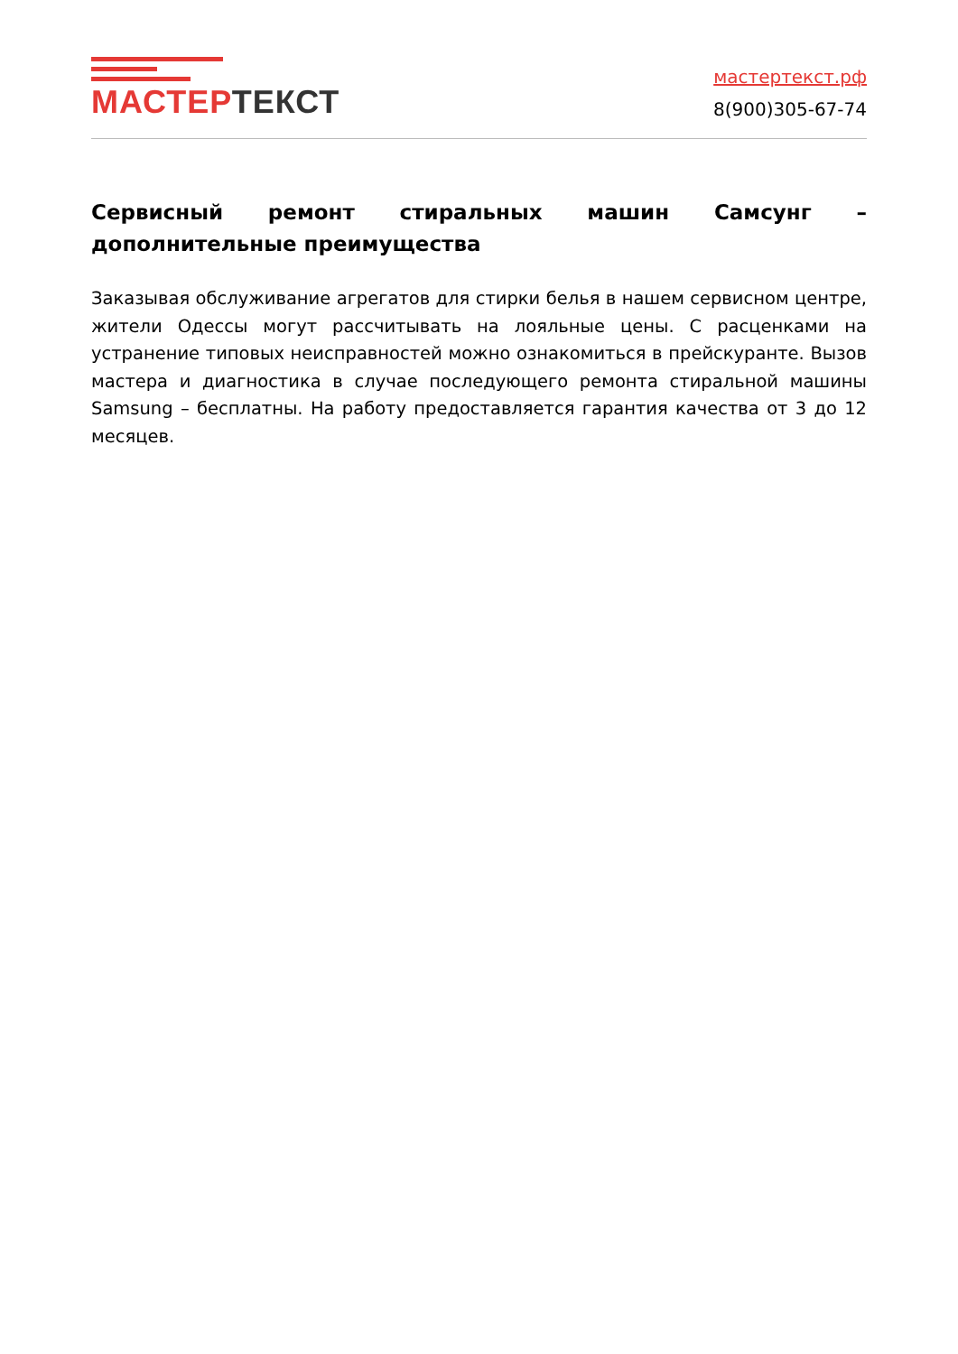МАСТЕР ТЕКСТ
мастертекст.рф
8(900)305-67-74
Сервисный ремонт стиральных машин Самсунг – дополнительные преимущества
Заказывая обслуживание агрегатов для стирки белья в нашем сервисном центре, жители Одессы могут рассчитывать на лояльные цены. С расценками на устранение типовых неисправностей можно ознакомиться в прейскуранте. Вызов мастера и диагностика в случае последующего ремонта стиральной машины Samsung – бесплатны. На работу предоставляется гарантия качества от 3 до 12 месяцев.